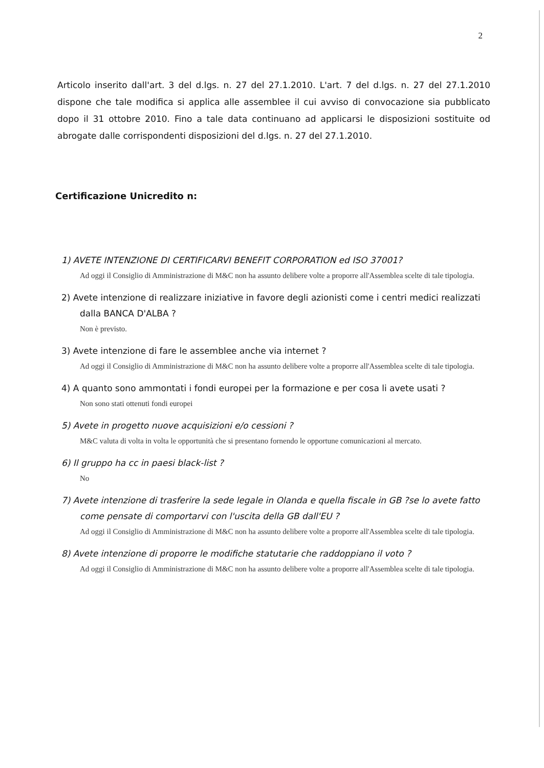2
Articolo inserito dall'art. 3 del d.lgs. n. 27 del 27.1.2010. L'art. 7 del d.lgs. n. 27 del 27.1.2010 dispone che tale modifica si applica alle assemblee il cui avviso di convocazione sia pubblicato dopo il 31 ottobre 2010. Fino a tale data continuano ad applicarsi le disposizioni sostituite od abrogate dalle corrispondenti disposizioni del d.lgs. n. 27 del 27.1.2010.
Certificazione Unicredito n:
1) AVETE INTENZIONE DI CERTIFICARVI BENEFIT CORPORATION ed ISO 37001?
Ad oggi il Consiglio di Amministrazione di M&C non ha assunto delibere volte a proporre all'Assemblea scelte di tale tipologia.
2) Avete intenzione di realizzare iniziative in favore degli azionisti come i centri medici realizzati dalla BANCA D'ALBA ?
Non è previsto.
3) Avete intenzione di fare le assemblee anche via internet ?
Ad oggi il Consiglio di Amministrazione di M&C non ha assunto delibere volte a proporre all'Assemblea scelte di tale tipologia.
4) A quanto sono ammontati i fondi europei per la formazione e per cosa li avete usati ?
Non sono stati ottenuti fondi europei
5) Avete in progetto nuove acquisizioni e/o cessioni ?
M&C valuta di volta in volta le opportunità che si presentano fornendo le opportune comunicazioni al mercato.
6) Il gruppo ha cc in paesi black-list ?
No
7) Avete intenzione di trasferire la sede legale in Olanda e quella fiscale in GB ?se lo avete fatto come pensate di comportarvi con l'uscita della GB dall'EU ?
Ad oggi il Consiglio di Amministrazione di M&C non ha assunto delibere volte a proporre all'Assemblea scelte di tale tipologia.
8) Avete intenzione di proporre le modifiche statutarie che raddoppiano il voto ?
Ad oggi il Consiglio di Amministrazione di M&C non ha assunto delibere volte a proporre all'Assemblea scelte di tale tipologia.